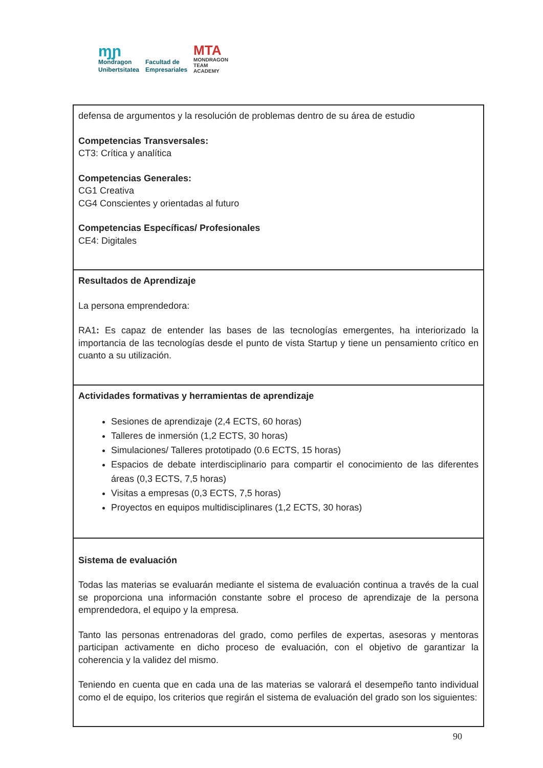ɱɲ
Mondragon
Unibertsitatea
Facultad de
Empresariales
MTA
MONDRAGON
TEAM
ACADEMY
| defensa de argumentos y la resolución de problemas dentro de su área de estudio Competencias Transversales: CT3: Crítica y analítica Competencias Generales: CG1 Creativa CG4 Conscientes y orientadas al futuro Competencias Específicas/ Profesionales CE4: Digitales |
| Resultados de Aprendizaje La persona emprendedora: RA1 : Es capaz de entender las bases de las tecnologías emergentes, ha interiorizado la importancia de las tecnologías desde el punto de vista Startup y tiene un pensamiento crítico en cuanto a su utilización. |
| Actividades formativas y herramientas de aprendizaje Sesiones de aprendizaje (2,4 ECTS, 60 horas) Talleres de inmersión (1,2 ECTS, 30 horas) Simulaciones/ Talleres prototipado (0.6 ECTS, 15 horas) Espacios de debate interdisciplinario para compartir el conocimiento de las diferentes áreas (0,3 ECTS, 7,5 horas) Visitas a empresas (0,3 ECTS, 7,5 horas) Proyectos en equipos multidisciplinares (1,2 ECTS, 30 horas) |
| Sistema de evaluación Todas las materias se evaluarán mediante el sistema de evaluación continua a través de la cual se proporciona una información constante sobre el proceso de aprendizaje de la persona emprendedora, el equipo y la empresa. Tanto las personas entrenadoras del grado, como perfiles de expertas, asesoras y mentoras participan activamente en dicho proceso de evaluación, con el objetivo de garantizar la coherencia y la validez del mismo. Teniendo en cuenta que en cada una de las materias se valorará el desempeño tanto individual como el de equipo, los criterios que regirán el sistema de evaluación del grado son los siguientes: |
90